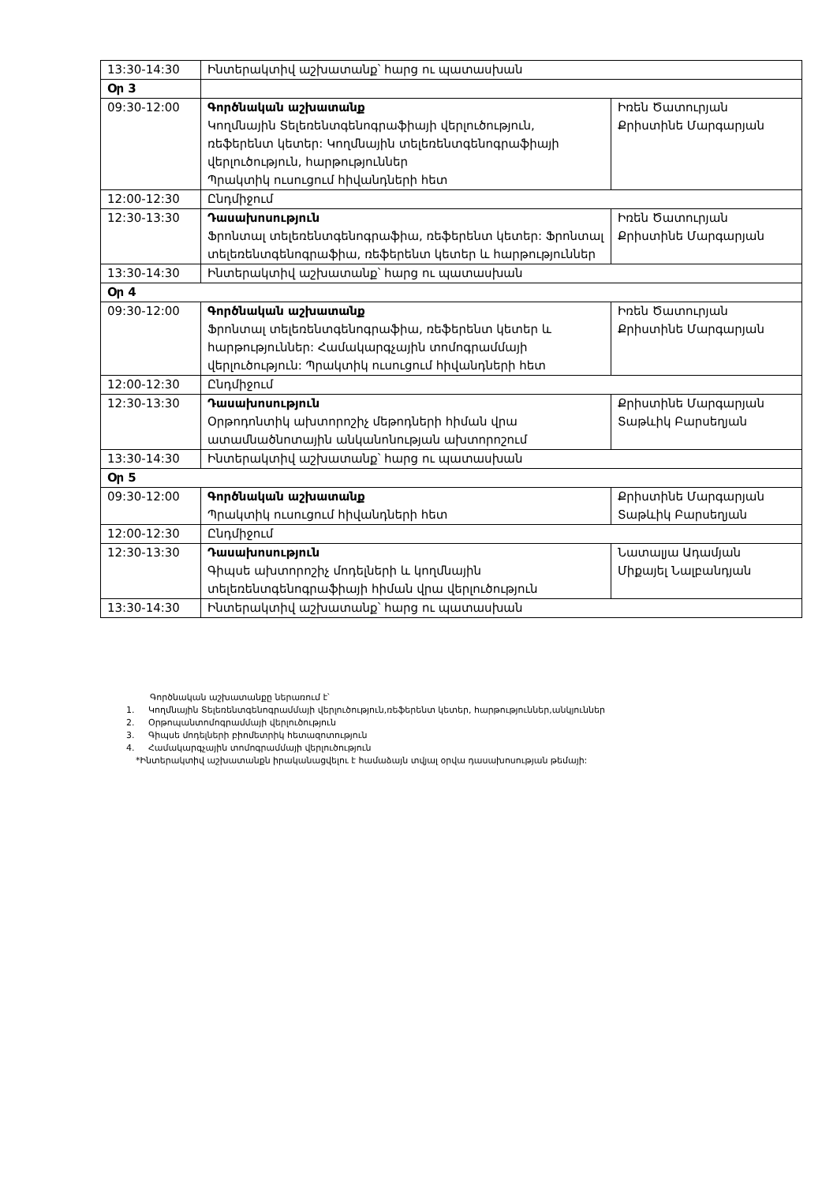| 13:30-14:30 | Ինտերակտիվ աշխատանք՝ հարց ու պատասխան | |
| Օր 3 | | |
| 09:30-12:00 | Գործնական աշխատանք Կողմնային Տելեռենտգենոգրաֆիայի վերլուծություն, ռեֆերենտ կետեր: Կողմնային տելեռենտգենոգրաֆիայի վերլուծություն, հարթություններ Պրակտիկ ուսուցում հիվանդների հետ | Իռեն Ծատուրյան Քրիստինե Մարգարյան |
| 12:00-12:30 | Ընդմիջում | |
| 12:30-13:30 | Դասախոսություն Ֆրոնտալ տելեռենտգենոգրաֆիա, ռեֆերենտ կետեր: Ֆրոնտալ տելեռենտգենոգրաֆիա, ռեֆերենտ կետեր և հարթություններ | Իռեն Ծատուրյան Քրիստինե Մարգարյան |
| 13:30-14:30 | Ինտերակտիվ աշխատանք՝ հարց ու պատասխան | |
| Օր 4 | | |
| 09:30-12:00 | Գործնական աշխատանք Ֆրոնտալ տելեռենտգենոգրաֆիա, ռեֆերենտ կետեր և հարթություններ: Համակարգչային տոմոգրամմայի վերլուծություն: Պրակտիկ ուսուցում հիվանդների հետ | Իռեն Ծատուրյան Քրիստինե Մարգարյան |
| 12:00-12:30 | Ընդմիջում | |
| 12:30-13:30 | Դասախոսություն Օրթոդոնտիկ ախտորոշիչ մեթոդների հիման վրա ատամնածնոտային անկանոնության ախտորոշում | Քրիստինե Մարգարյան Տաթևիկ Բարսեղյան |
| 13:30-14:30 | Ինտերակտիվ աշխատանք՝ հարց ու պատասխան | |
| Օր 5 | | |
| 09:30-12:00 | Գործնական աշխատանք Պրակտիկ ուսուցում հիվանդների հետ | Քրիստինե Մարգարյան Տաթևիկ Բարսեղյան |
| 12:00-12:30 | Ընդմիջում | |
| 12:30-13:30 | Դասախոսություն Գիպսե ախտորոշիչ մոդելների և կողմնային տելեռենտգենոգրաֆիայի հիման վրա վերլուծություն | Նատալյա Ադամյան Միքայել Նալբանդյան |
| 13:30-14:30 | Ինտերակտիվ աշխատանք՝ հարց ու պատասխան | |
Գործնական աշխատանքը ներառում է՝
1. Կողմնային Տելեռենտգենոգրամմայի վերլուծություն,ռեֆերենտ կետեր, հարթություններ,անկյուններ
2. Օրթոպանտոմոգրամմայի վերլուծություն
3. Գիպսե մոդելների բիոմետրիկ հետազոտություն
4. Համակարգչային տոմոգրամմայի վերլուծություն
*Ինտերակտիվ աշխատանքն իրականացվելու է համաձայն տվյալ օրվա դասախոսության թեմայի: